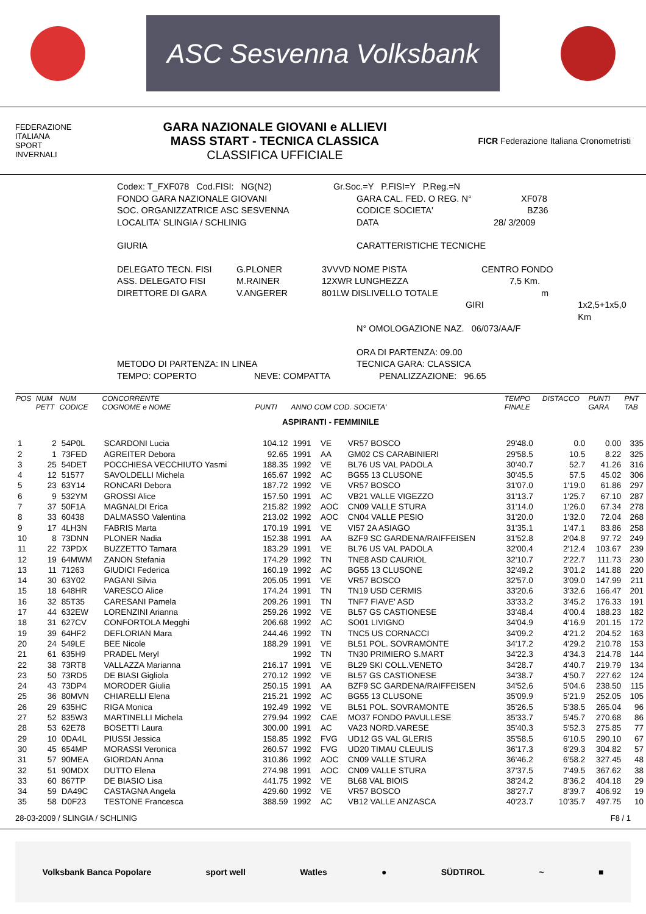ASC Sesvenna Volksbank
FEDERAZIONE
ITALIANA
SPORT
INVERNALI
GARA NAZIONALE GIOVANI e ALLIEVI
MASS START - TECNICA CLASSICA
CLASSIFICA UFFICIALE
FICR Federazione Italiana Cronometristi
Codex: T_FXF078 Cod.FISI: NG(N2) Gr.Soc.=Y P.FISI=Y P.Reg.=N
FONDO GARA NAZIONALE GIOVANI GARA CAL. FED. O REG. N° XF078
SOC. ORGANIZZATRICE ASC SESVENNA CODICE SOCIETA' BZ36
LOCALITA' SLINGIA / SCHLINIG DATA 28/ 3/2009
GIURIA CARATTERISTICHE TECNICHE
DELEGATO TECN. FISI G.PLONER 3VVVD NOME PISTA CENTRO FONDO
ASS. DELEGATO FISI M.RAINER 12XWR LUNGHEZZA 7,5 Km.
DIRETTORE DI GARA V.ANGERER 801LW DISLIVELLO TOTALE m
GIRI 1x2,5+1x5,0 Km
N° OMOLOGAZIONE NAZ. 06/073/AA/F
ORA DI PARTENZA: 09.00
METODO DI PARTENZA: IN LINEA TECNICA GARA: CLASSICA
TEMPO: COPERTO NEVE: COMPATTA PENALIZZAZIONE: 96.65
| POS | NUM PETT | NUM CODICE | CONCORRENTE COGNOME e NOME | PUNTI | ANNO COM COD. SOCIETA' | | | TEMPO FINALE | DISTACCO | PUNTI GARA | PNT TAB |
| --- | --- | --- | --- | --- | --- | --- | --- | --- | --- | --- | --- |
| ASPIRANTI - FEMMINILE | | | | | | | | | | | |
| 1 | 2 | 54P0L | SCARDONI Lucia | 104.12 | 1991 | VE | VR57 BOSCO | 29'48.0 | 0.0 | 0.00 | 335 |
| 2 | 1 | 73FED | AGREITER Debora | 92.65 | 1991 | AA | GM02 CS CARABINIERI | 29'58.5 | 10.5 | 8.22 | 325 |
| 3 | 25 | 54DET | POCCHIESA VECCHIUTO Yasmi | 188.35 | 1992 | VE | BL76 US VAL PADOLA | 30'40.7 | 52.7 | 41.26 | 316 |
| 4 | 12 | 51577 | SAVOLDELLI Michela | 165.67 | 1992 | AC | BG55 13 CLUSONE | 30'45.5 | 57.5 | 45.02 | 306 |
| 5 | 23 | 63Y14 | RONCARI Debora | 187.72 | 1992 | VE | VR57 BOSCO | 31'07.0 | 1'19.0 | 61.86 | 297 |
| 6 | 9 | 532YM | GROSSI Alice | 157.50 | 1991 | AC | VB21 VALLE VIGEZZO | 31'13.7 | 1'25.7 | 67.10 | 287 |
| 7 | 37 | 50F1A | MAGNALDI Erica | 215.82 | 1992 | AOC | CN09 VALLE STURA | 31'14.0 | 1'26.0 | 67.34 | 278 |
| 8 | 33 | 60438 | DALMASSO Valentina | 213.02 | 1992 | AOC | CN04 VALLE PESIO | 31'20.0 | 1'32.0 | 72.04 | 268 |
| 9 | 17 | 4LH3N | FABRIS Marta | 170.19 | 1991 | VE | VI57 2A ASIAGO | 31'35.1 | 1'47.1 | 83.86 | 258 |
| 10 | 8 | 73DNN | PLONER Nadia | 152.38 | 1991 | AA | BZF9 SC GARDENA/RAIFFEISEN | 31'52.8 | 2'04.8 | 97.72 | 249 |
| 11 | 22 | 73PDX | BUZZETTO Tamara | 183.29 | 1991 | VE | BL76 US VAL PADOLA | 32'00.4 | 2'12.4 | 103.67 | 239 |
| 12 | 19 | 64MWM | ZANON Stefania | 174.29 | 1992 | TN | TNE8 ASD CAURIOL | 32'10.7 | 2'22.7 | 111.73 | 230 |
| 13 | 11 | 71263 | GIUDICI Federica | 160.19 | 1992 | AC | BG55 13 CLUSONE | 32'49.2 | 3'01.2 | 141.88 | 220 |
| 14 | 30 | 63Y02 | PAGANI Silvia | 205.05 | 1991 | VE | VR57 BOSCO | 32'57.0 | 3'09.0 | 147.99 | 211 |
| 15 | 18 | 648HR | VARESCO Alice | 174.24 | 1991 | TN | TN19 USD CERMIS | 33'20.6 | 3'32.6 | 166.47 | 201 |
| 16 | 32 | 85T35 | CARESANI Pamela | 209.26 | 1991 | TN | TNF7 FIAVE' ASD | 33'33.2 | 3'45.2 | 176.33 | 191 |
| 17 | 44 | 632EW | LORENZINI Arianna | 259.26 | 1992 | VE | BL57 GS CASTIONESE | 33'48.4 | 4'00.4 | 188.23 | 182 |
| 18 | 31 | 627CV | CONFORTOLA Megghi | 206.68 | 1992 | AC | SO01 LIVIGNO | 34'04.9 | 4'16.9 | 201.15 | 172 |
| 19 | 39 | 64HF2 | DEFLORIAN Mara | 244.46 | 1992 | TN | TNC5 US CORNACCI | 34'09.2 | 4'21.2 | 204.52 | 163 |
| 20 | 24 | 549LE | BEE Nicole | 188.29 | 1991 | VE | BL51 POL. SOVRAMONTE | 34'17.2 | 4'29.2 | 210.78 | 153 |
| 21 | 61 | 635H9 | PRADEL Meryl | | 1992 | TN | TN30 PRIMIERO S.MART | 34'22.3 | 4'34.3 | 214.78 | 144 |
| 22 | 38 | 73RT8 | VALLAZZA Marianna | 216.17 | 1991 | VE | BL29 SKI COLL.VENETO | 34'28.7 | 4'40.7 | 219.79 | 134 |
| 23 | 50 | 73RD5 | DE BIASI Gigliola | 270.12 | 1992 | VE | BL57 GS CASTIONESE | 34'38.7 | 4'50.7 | 227.62 | 124 |
| 24 | 43 | 73DP4 | MORODER Giulia | 250.15 | 1991 | AA | BZF9 SC GARDENA/RAIFFEISEN | 34'52.6 | 5'04.6 | 238.50 | 115 |
| 25 | 36 | 80MVN | CHIARELLI Elena | 215.21 | 1992 | AC | BG55 13 CLUSONE | 35'09.9 | 5'21.9 | 252.05 | 105 |
| 26 | 29 | 635HC | RIGA Monica | 192.49 | 1992 | VE | BL51 POL. SOVRAMONTE | 35'26.5 | 5'38.5 | 265.04 | 96 |
| 27 | 52 | 835W3 | MARTINELLI Michela | 279.94 | 1992 | CAE | MO37 FONDO PAVULLESE | 35'33.7 | 5'45.7 | 270.68 | 86 |
| 28 | 53 | 62E78 | BOSETTI Laura | 300.00 | 1991 | AC | VA23 NORD.VARESE | 35'40.3 | 5'52.3 | 275.85 | 77 |
| 29 | 10 | 0DA4L | PIUSSI Jessica | 158.85 | 1992 | FVG | UD12 GS VAL GLERIS | 35'58.5 | 6'10.5 | 290.10 | 67 |
| 30 | 45 | 654MP | MORASSI Veronica | 260.57 | 1992 | FVG | UD20 TIMAU CLEULIS | 36'17.3 | 6'29.3 | 304.82 | 57 |
| 31 | 57 | 90MEA | GIORDAN Anna | 310.86 | 1992 | AOC | CN09 VALLE STURA | 36'46.2 | 6'58.2 | 327.45 | 48 |
| 32 | 51 | 90MDX | DUTTO Elena | 274.98 | 1991 | AOC | CN09 VALLE STURA | 37'37.5 | 7'49.5 | 367.62 | 38 |
| 33 | 60 | 867TP | DE BIASIO Lisa | 441.75 | 1992 | VE | BL68 VAL BIOIS | 38'24.2 | 8'36.2 | 404.18 | 29 |
| 34 | 59 | DA49C | CASTAGNA Angela | 429.60 | 1992 | VE | VR57 BOSCO | 38'27.7 | 8'39.7 | 406.92 | 19 |
| 35 | 58 | D0F23 | TESTONE Francesca | 388.59 | 1992 | AC | VB12 VALLE ANZASCA | 40'23.7 | 10'35.7 | 497.75 | 10 |
28-03-2009 / SLINGIA / SCHLINIG F8 / 1
Volksbank Banca Popolare sport well Watles ● SÜDTIROL ~ ■